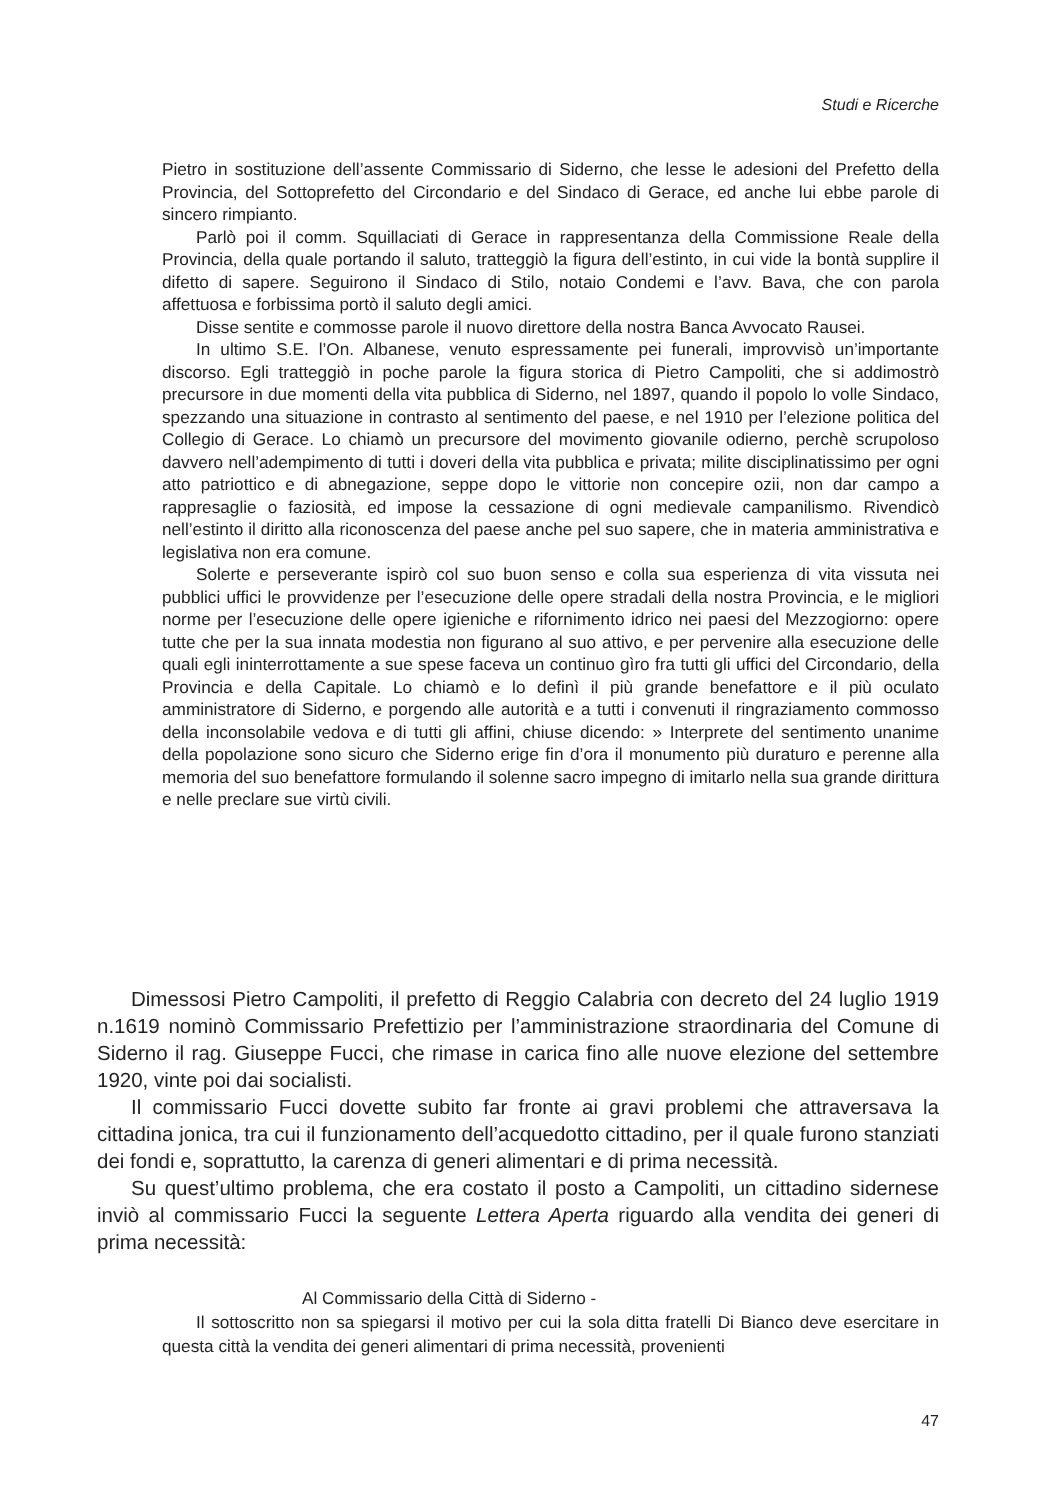Studi e Ricerche
Pietro in sostituzione dell’assente Commissario di Siderno, che lesse le adesioni del Prefetto della Provincia, del Sottoprefetto del Circondario e del Sindaco di Gerace, ed anche lui ebbe parole di sincero rimpianto.
Parlò poi il comm. Squillaciati di Gerace in rappresentanza della Commissione Reale della Provincia, della quale portando il saluto, tratteggiò la figura dell’estinto, in cui vide la bontà supplire il difetto di sapere. Seguirono il Sindaco di Stilo, notaio Condemi e l’avv. Bava, che con parola affettuosa e forbissima portò il saluto degli amici.
Disse sentite e commosse parole il nuovo direttore della nostra Banca Avvocato Rausei.
In ultimo S.E. l’On. Albanese, venuto espressamente pei funerali, improvvisò un’importante discorso. Egli tratteggiò in poche parole la figura storica di Pietro Campoliti, che si addimostrò precursore in due momenti della vita pubblica di Siderno, nel 1897, quando il popolo lo volle Sindaco, spezzando una situazione in contrasto al sentimento del paese, e nel 1910 per l’elezione politica del Collegio di Gerace. Lo chiamò un precursore del movimento giovanile odierno, perchè scrupoloso davvero nell’adempimento di tutti i doveri della vita pubblica e privata; milite disciplinatissimo per ogni atto patriottico e di abnegazione, seppe dopo le vittorie non concepire ozii, non dar campo a rappresaglie o faziosità, ed impose la cessazione di ogni medievale campanilismo. Rivendicò nell’estinto il diritto alla riconoscenza del paese anche pel suo sapere, che in materia amministrativa e legislativa non era comune.
Solerte e perseverante ispirò col suo buon senso e colla sua esperienza di vita vissuta nei pubblici uffici le provvidenze per l’esecuzione delle opere stradali della nostra Provincia, e le migliori norme per l’esecuzione delle opere igieniche e rifornimento idrico nei paesi del Mezzogiorno: opere tutte che per la sua innata modestia non figurano al suo attivo, e per pervenire alla esecuzione delle quali egli ininterrottamente a sue spese faceva un continuo gìro fra tutti gli uffici del Circondario, della Provincia e della Capitale. Lo chiamò e lo definì il più grande benefattore e il più oculato amministratore di Siderno, e porgendo alle autorità e a tutti i convenuti il ringraziamento commosso della inconsolabile vedova e di tutti gli affini, chiuse dicendo: » Interprete del sentimento unanime della popolazione sono sicuro che Siderno erige fin d’ora il monumento più duraturo e perenne alla memoria del suo benefattore formulando il solenne sacro impegno di imitarlo nella sua grande dirittura e nelle preclare sue virtù civili.
Dimessosi Pietro Campoliti, il prefetto di Reggio Calabria con decreto del 24 luglio 1919 n.1619 nominò Commissario Prefettizio per l’amministrazione straordinaria del Comune di Siderno il rag. Giuseppe Fucci, che rimase in carica fino alle nuove elezione del settembre 1920, vinte poi dai socialisti.
Il commissario Fucci dovette subito far fronte ai gravi problemi che attraversava la cittadina jonica, tra cui il funzionamento dell’acquedotto cittadino, per il quale furono stanziati dei fondi e, soprattutto, la carenza di generi alimentari e di prima necessità.
Su quest’ultimo problema, che era costato il posto a Campoliti, un cittadino sidernese inviò al commissario Fucci la seguente Lettera Aperta riguardo alla vendita dei generi di prima necessità:
Al Commissario della Città di Siderno -
Il sottoscritto non sa spiegarsi il motivo per cui la sola ditta fratelli Di Bianco deve esercitare in questa città la vendita dei generi alimentari di prima necessità, provenienti
47